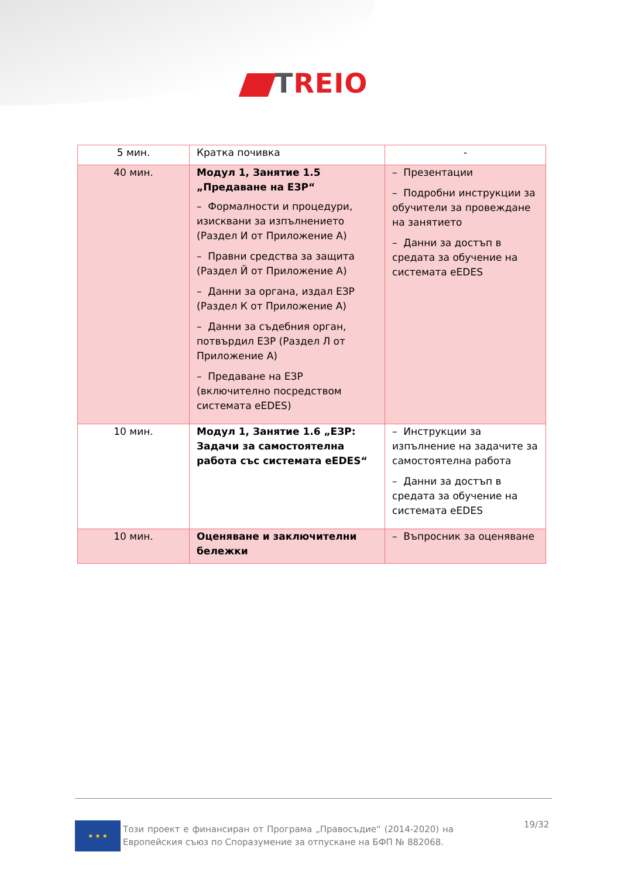TREIO
| 5 мин. | Кратка почивка | - |
| 40 мин. | Модул 1, Занятие 1.5 „Предаване на ЕЗР“ – Формалности и процедури, изисквани за изпълнението (Раздел И от Приложение А) – Правни средства за защита (Раздел Й от Приложение А) – Данни за органа, издал ЕЗР (Раздел К от Приложение А) – Данни за съдебния орган, потвърдил ЕЗР (Раздел Л от Приложение А) – Предаване на ЕЗР (включително посредством системата eEDES) | – Презентации – Подробни инструкции за обучители за провеждане на занятието – Данни за достъп в средата за обучение на системата eEDES |
| 10 мин. | Модул 1, Занятие 1.6 „ЕЗР: Задачи за самостоятелна работа със системата eEDES“ | – Инструкции за изпълнение на задачите за самостоятелна работа – Данни за достъп в средата за обучение на системата eEDES |
| 10 мин. | Оценяване и заключителни бележки | – Въпросник за оценяване |
★ ★ ★
Този проект е финансиран от Програма „Правосъдие“ (2014-2020) на Европейския съюз по Споразумение за отпускане на БФП № 882068.
19/32